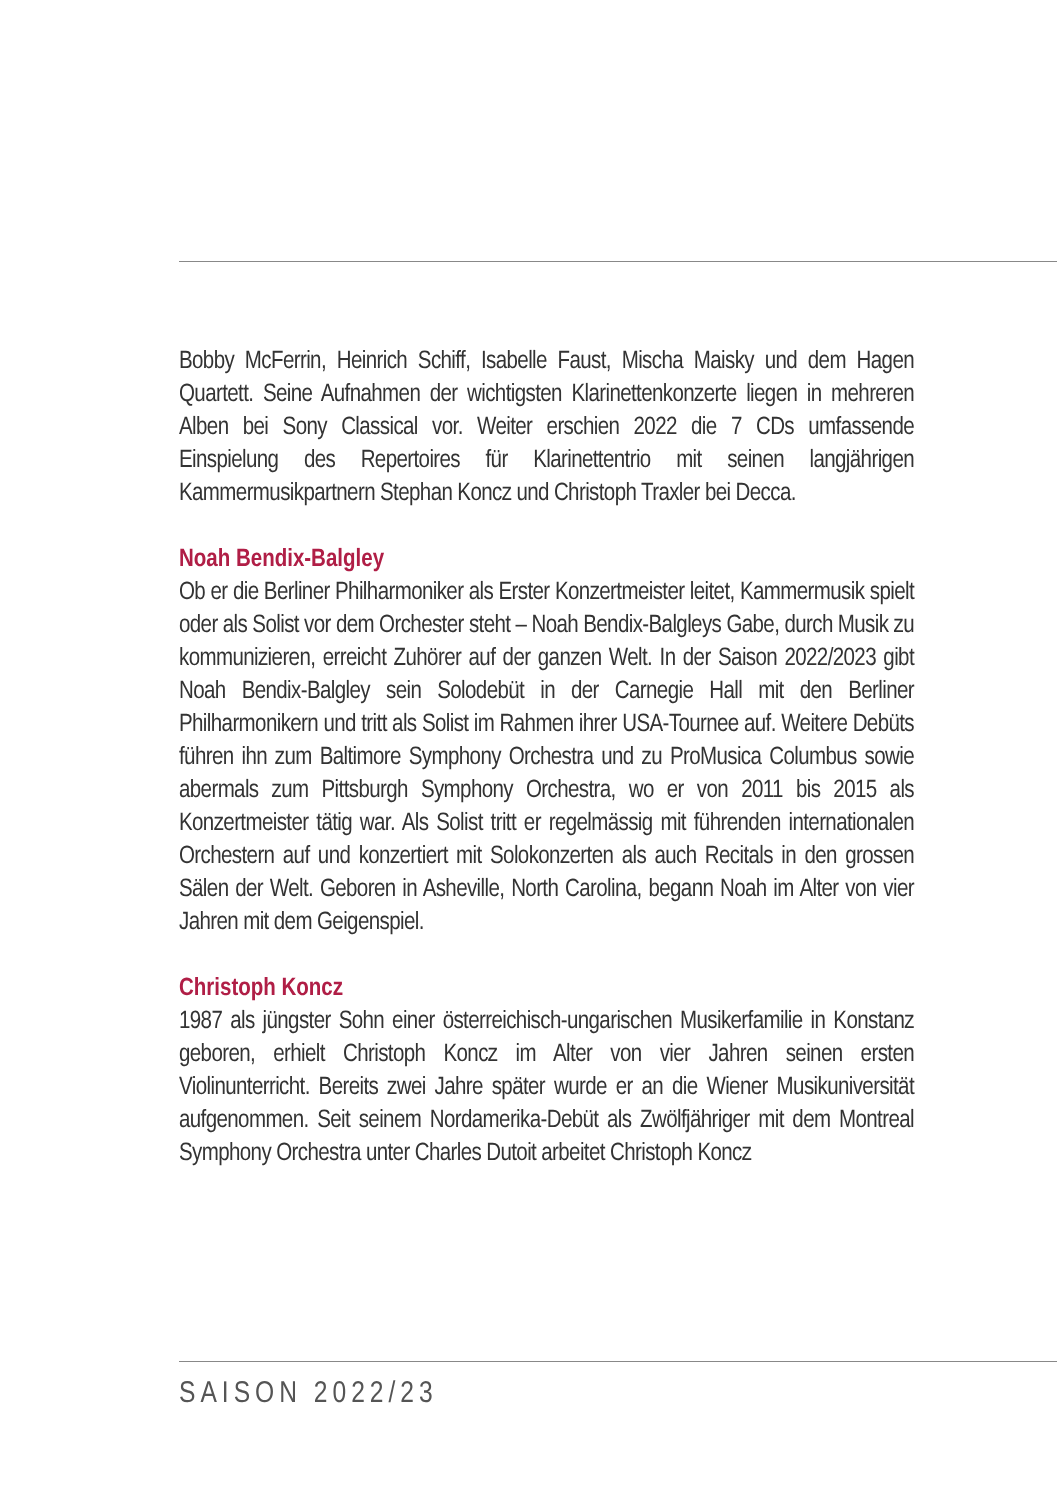Bobby McFerrin, Heinrich Schiff, Isabelle Faust, Mischa Maisky und dem Hagen Quartett. Seine Aufnahmen der wichtigsten Klarinettenkonzerte liegen in mehreren Alben bei Sony Classical vor. Weiter erschien 2022 die 7 CDs umfassende Einspielung des Repertoires für Klarinettentrio mit seinen langjährigen Kammermusikpartnern Stephan Koncz und Christoph Traxler bei Decca.
Noah Bendix-Balgley
Ob er die Berliner Philharmoniker als Erster Konzertmeister leitet, Kammermusik spielt oder als Solist vor dem Orchester steht – Noah Bendix-Balgleys Gabe, durch Musik zu kommunizieren, erreicht Zuhörer auf der ganzen Welt. In der Saison 2022/2023 gibt Noah Bendix-Balgley sein Solodebüt in der Carnegie Hall mit den Berliner Philharmonikern und tritt als Solist im Rahmen ihrer USA-Tournee auf. Weitere Debüts führen ihn zum Baltimore Symphony Orchestra und zu ProMusica Columbus sowie abermals zum Pittsburgh Symphony Orchestra, wo er von 2011 bis 2015 als Konzertmeister tätig war. Als Solist tritt er regelmässig mit führenden internationalen Orchestern auf und konzertiert mit Solokonzerten als auch Recitals in den grossen Sälen der Welt. Geboren in Asheville, North Carolina, begann Noah im Alter von vier Jahren mit dem Geigenspiel.
Christoph Koncz
1987 als jüngster Sohn einer österreichisch-ungarischen Musikerfamilie in Konstanz geboren, erhielt Christoph Koncz im Alter von vier Jahren seinen ersten Violinunterricht. Bereits zwei Jahre später wurde er an die Wiener Musikuniversität aufgenommen. Seit seinem Nordamerika-Debüt als Zwölfjähriger mit dem Montreal Symphony Orchestra unter Charles Dutoit arbeitet Christoph Koncz
SAISON 2022/23